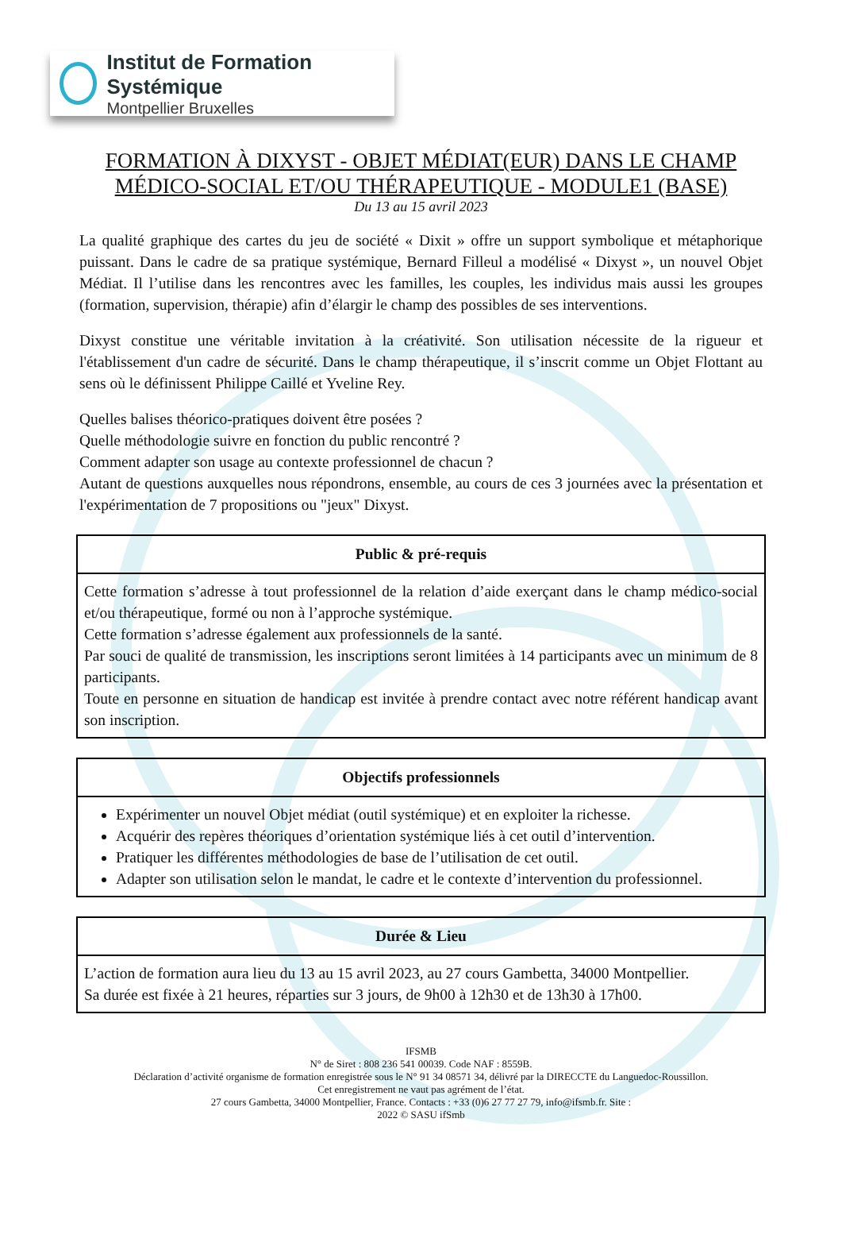Institut de Formation Systémique
Montpellier Bruxelles
FORMATION À DIXYST - OBJET MÉDIAT(EUR) DANS LE CHAMP MÉDICO-SOCIAL ET/OU THÉRAPEUTIQUE - MODULE1 (BASE)
Du 13 au 15 avril 2023
La qualité graphique des cartes du jeu de société « Dixit » offre un support symbolique et métaphorique puissant. Dans le cadre de sa pratique systémique, Bernard Filleul a modélisé « Dixyst », un nouvel Objet Médiat. Il l’utilise dans les rencontres avec les familles, les couples, les individus mais aussi les groupes (formation, supervision, thérapie) afin d’élargir le champ des possibles de ses interventions.
Dixyst constitue une véritable invitation à la créativité. Son utilisation nécessite de la rigueur et l'établissement d'un cadre de sécurité. Dans le champ thérapeutique, il s’inscrit comme un Objet Flottant au sens où le définissent Philippe Caillé et Yveline Rey.
Quelles balises théorico-pratiques doivent être posées ?
Quelle méthodologie suivre en fonction du public rencontré ?
Comment adapter son usage au contexte professionnel de chacun ?
Autant de questions auxquelles nous répondrons, ensemble, au cours de ces 3 journées avec la présentation et l'expérimentation de 7 propositions ou "jeux" Dixyst.
Public & pré-requis
Cette formation s’adresse à tout professionnel de la relation d’aide exerçant dans le champ médico-social et/ou thérapeutique, formé ou non à l’approche systémique.
Cette formation s’adresse également aux professionnels de la santé.
Par souci de qualité de transmission, les inscriptions seront limitées à 14 participants avec un minimum de 8 participants.
Toute en personne en situation de handicap est invitée à prendre contact avec notre référent handicap avant son inscription.
Objectifs professionnels
Expérimenter un nouvel Objet médiat (outil systémique) et en exploiter la richesse.
Acquérir des repères théoriques d’orientation systémique liés à cet outil d’intervention.
Pratiquer les différentes méthodologies de base de l’utilisation de cet outil.
Adapter son utilisation selon le mandat, le cadre et le contexte d’intervention du professionnel.
Durée & Lieu
L’action de formation aura lieu du 13 au 15 avril 2023, au 27 cours Gambetta, 34000 Montpellier.
Sa durée est fixée à 21 heures, réparties sur 3 jours, de 9h00 à 12h30 et de 13h30 à 17h00.
IFSMB
N° de Siret : 808 236 541 00039. Code NAF : 8559B.
Déclaration d’activité organisme de formation enregistrée sous le N° 91 34 08571 34, délivré par la DIRECCTE du Languedoc-Roussillon.
Cet enregistrement ne vaut pas agrément de l’état.
27 cours Gambetta, 34000 Montpellier, France. Contacts : +33 (0)6 27 77 27 79, info@ifsmb.fr. Site :
2022 © SASU ifSmb